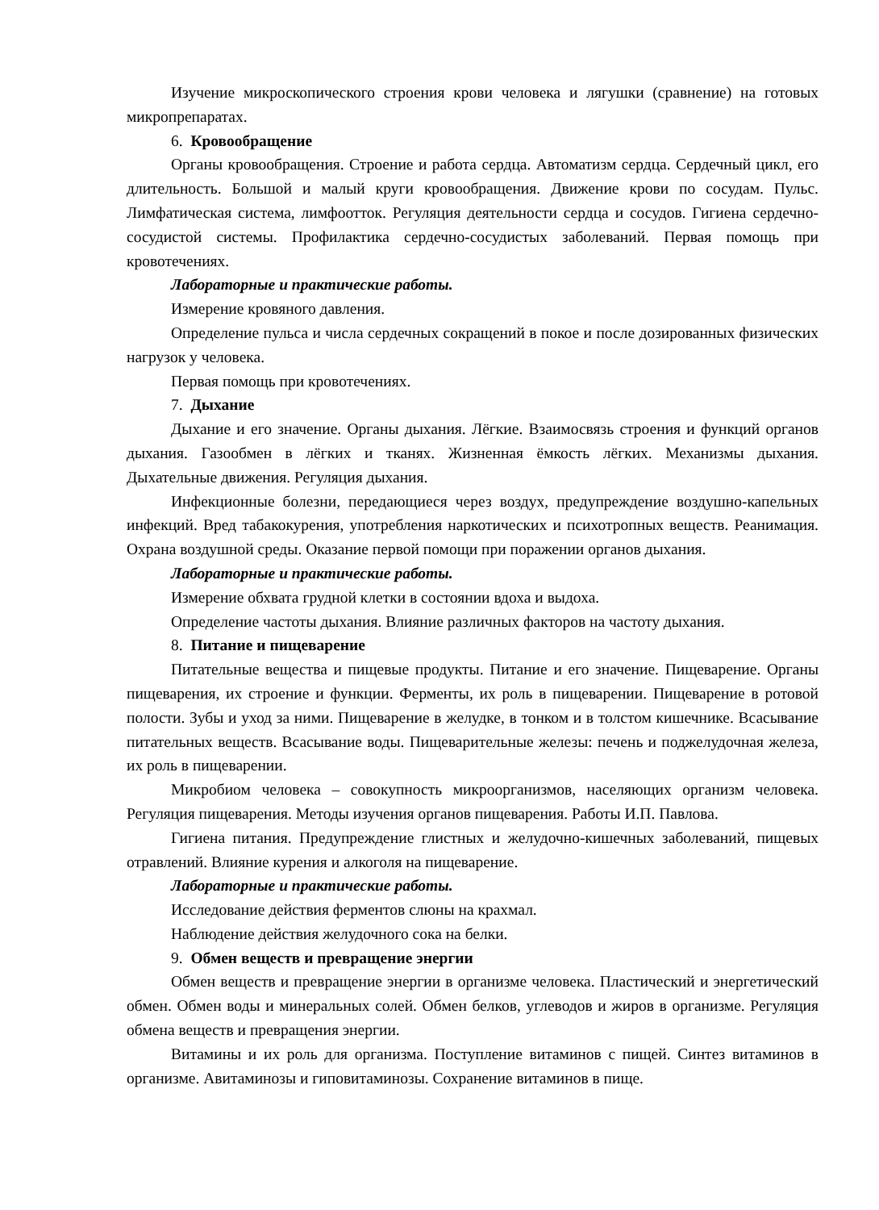Изучение микроскопического строения крови человека и лягушки (сравнение) на готовых микропрепаратах.
6. Кровообращение
Органы кровообращения. Строение и работа сердца. Автоматизм сердца. Сердечный цикл, его длительность. Большой и малый круги кровообращения. Движение крови по сосудам. Пульс. Лимфатическая система, лимфоотток. Регуляция деятельности сердца и сосудов. Гигиена сердечно-сосудистой системы. Профилактика сердечно-сосудистых заболеваний. Первая помощь при кровотечениях.
Лабораторные и практические работы.
Измерение кровяного давления.
Определение пульса и числа сердечных сокращений в покое и после дозированных физических нагрузок у человека.
Первая помощь при кровотечениях.
7. Дыхание
Дыхание и его значение. Органы дыхания. Лёгкие. Взаимосвязь строения и функций органов дыхания. Газообмен в лёгких и тканях. Жизненная ёмкость лёгких. Механизмы дыхания. Дыхательные движения. Регуляция дыхания.
Инфекционные болезни, передающиеся через воздух, предупреждение воздушно-капельных инфекций. Вред табакокурения, употребления наркотических и психотропных веществ. Реанимация. Охрана воздушной среды. Оказание первой помощи при поражении органов дыхания.
Лабораторные и практические работы.
Измерение обхвата грудной клетки в состоянии вдоха и выдоха.
Определение частоты дыхания. Влияние различных факторов на частоту дыхания.
8. Питание и пищеварение
Питательные вещества и пищевые продукты. Питание и его значение. Пищеварение. Органы пищеварения, их строение и функции. Ферменты, их роль в пищеварении. Пищеварение в ротовой полости. Зубы и уход за ними. Пищеварение в желудке, в тонком и в толстом кишечнике. Всасывание питательных веществ. Всасывание воды. Пищеварительные железы: печень и поджелудочная железа, их роль в пищеварении.
Микробиом человека – совокупность микроорганизмов, населяющих организм человека. Регуляция пищеварения. Методы изучения органов пищеварения. Работы И.П. Павлова.
Гигиена питания. Предупреждение глистных и желудочно-кишечных заболеваний, пищевых отравлений. Влияние курения и алкоголя на пищеварение.
Лабораторные и практические работы.
Исследование действия ферментов слюны на крахмал.
Наблюдение действия желудочного сока на белки.
9. Обмен веществ и превращение энергии
Обмен веществ и превращение энергии в организме человека. Пластический и энергетический обмен. Обмен воды и минеральных солей. Обмен белков, углеводов и жиров в организме. Регуляция обмена веществ и превращения энергии.
Витамины и их роль для организма. Поступление витаминов с пищей. Синтез витаминов в организме. Авитаминозы и гиповитаминозы. Сохранение витаминов в пище.